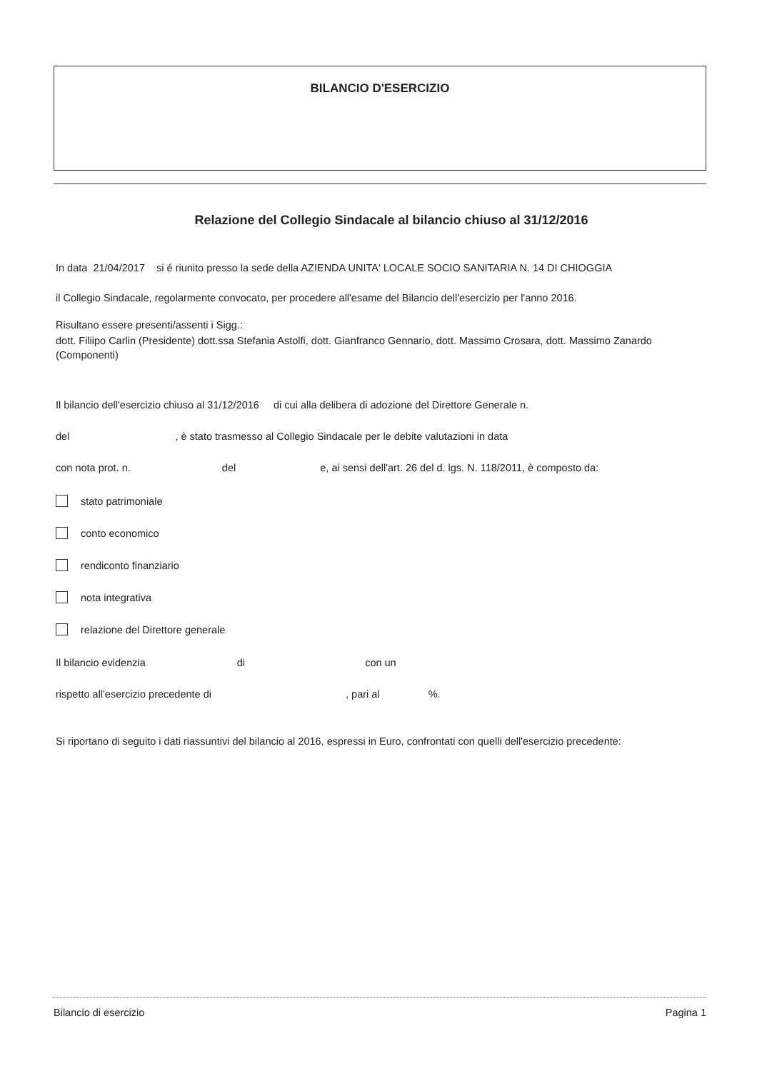BILANCIO D'ESERCIZIO
Relazione del Collegio Sindacale al bilancio chiuso al 31/12/2016
In data 21/04/2017 si é riunito presso la sede della AZIENDA UNITA' LOCALE SOCIO SANITARIA N. 14 DI CHIOGGIA
il Collegio Sindacale, regolarmente convocato, per procedere all'esame del Bilancio dell'esercizio per l'anno 2016.
Risultano essere presenti/assenti i Sigg.:
dott. Filiipo Carlin (Presidente) dott.ssa Stefania Astolfi, dott. Gianfranco Gennario, dott. Massimo Crosara, dott. Massimo Zanardo (Componenti)
Il bilancio dell'esercizio chiuso al 31/12/2016 di cui alla delibera di adozione del Direttore Generale n.
del , è stato trasmesso al Collegio Sindacale per le debite valutazioni in data
con nota prot. n. del e, ai sensi dell'art. 26 del d. lgs. N. 118/2011, è composto da:
stato patrimoniale
conto economico
rendiconto finanziario
nota integrativa
relazione del Direttore generale
Il bilancio evidenzia di con un
rispetto all'esercizio precedente di , pari al %.
Si riportano di seguito i dati riassuntivi del bilancio al 2016, espressi in Euro, confrontati con quelli dell'esercizio precedente:
Bilancio di esercizio Pagina 1